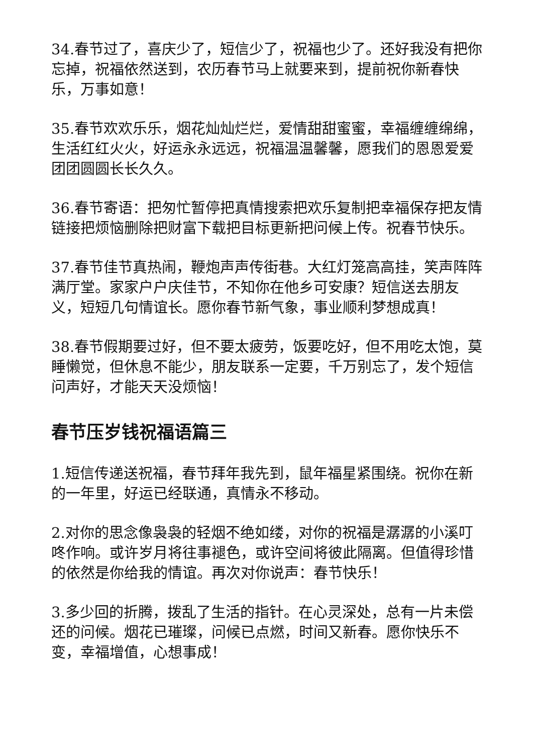34.春节过了，喜庆少了，短信少了，祝福也少了。还好我没有把你忘掉，祝福依然送到，农历春节马上就要来到，提前祝你新春快乐，万事如意！
35.春节欢欢乐乐，烟花灿灿烂烂，爱情甜甜蜜蜜，幸福缠缠绵绵，生活红红火火，好运永永远远，祝福温温馨馨，愿我们的恩恩爱爱团团圆圆长长久久。
36.春节寄语：把匆忙暂停把真情搜索把欢乐复制把幸福保存把友情链接把烦恼删除把财富下载把目标更新把问候上传。祝春节快乐。
37.春节佳节真热闹，鞭炮声声传街巷。大红灯笼高高挂，笑声阵阵满厅堂。家家户户庆佳节，不知你在他乡可安康？短信送去朋友义，短短几句情谊长。愿你春节新气象，事业顺利梦想成真！
38.春节假期要过好，但不要太疲劳，饭要吃好，但不用吃太饱，莫睡懒觉，但休息不能少，朋友联系一定要，千万别忘了，发个短信问声好，才能天天没烦恼！
春节压岁钱祝福语篇三
1.短信传递送祝福，春节拜年我先到，鼠年福星紧围绕。祝你在新的一年里，好运已经联通，真情永不移动。
2.对你的思念像袅袅的轻烟不绝如缕，对你的祝福是潺潺的小溪叮咚作响。或许岁月将往事褪色，或许空间将彼此隔离。但值得珍惜的依然是你给我的情谊。再次对你说声：春节快乐！
3.多少回的折腾，拨乱了生活的指针。在心灵深处，总有一片未偿还的问候。烟花已璀璨，问候已点燃，时间又新春。愿你快乐不变，幸福增值，心想事成！